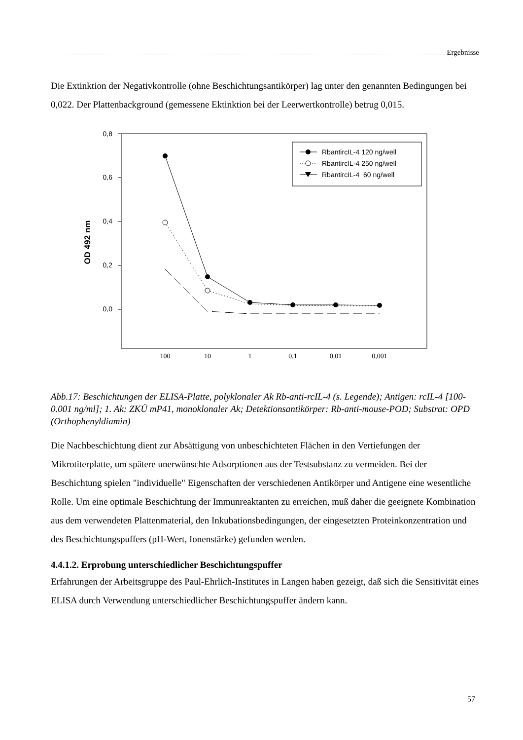Ergebnisse
Die Extinktion der Negativkontrolle (ohne Beschichtungsantikörper) lag unter den genannten Bedingungen bei 0,022. Der Plattenbackground (gemessene Ektinktion bei der Leerwertkontrolle) betrug 0,015.
0,8
0,6
0,4
0,2
0,0
OD 492 nm
100
10
1
0,1
0,01
0,001
RbantircIL-4 120 ng/well
RbantircIL-4 250 ng/well
RbantircIL-4 60 ng/well
Abb.17: Beschichtungen der ELISA-Platte, polyklonaler Ak Rb-anti-rcIL-4 (s. Legende); Antigen: rcIL-4 [100-0.001 ng/ml]; 1. Ak: ZKÜ mP41, monoklonaler Ak; Detektionsantikörper: Rb-anti-mouse-POD; Substrat: OPD (Orthophenyldiamin)
Die Nachbeschichtung dient zur Absättigung von unbeschichteten Flächen in den Vertiefungen der Mikrotiterplatte, um spätere unerwünschte Adsorptionen aus der Testsubstanz zu vermeiden. Bei der Beschichtung spielen "individuelle" Eigenschaften der verschiedenen Antikörper und Antigene eine wesentliche Rolle. Um eine optimale Beschichtung der Immunreaktanten zu erreichen, muß daher die geeignete Kombination aus dem verwendeten Plattenmaterial, den Inkubationsbedingungen, der eingesetzten Proteinkonzentration und des Beschichtungspuffers (pH-Wert, Ionenstärke) gefunden werden.
4.4.1.2. Erprobung unterschiedlicher Beschichtungspuffer
Erfahrungen der Arbeitsgruppe des Paul-Ehrlich-Institutes in Langen haben gezeigt, daß sich die Sensitivität eines ELISA durch Verwendung unterschiedlicher Beschichtungspuffer ändern kann.
57